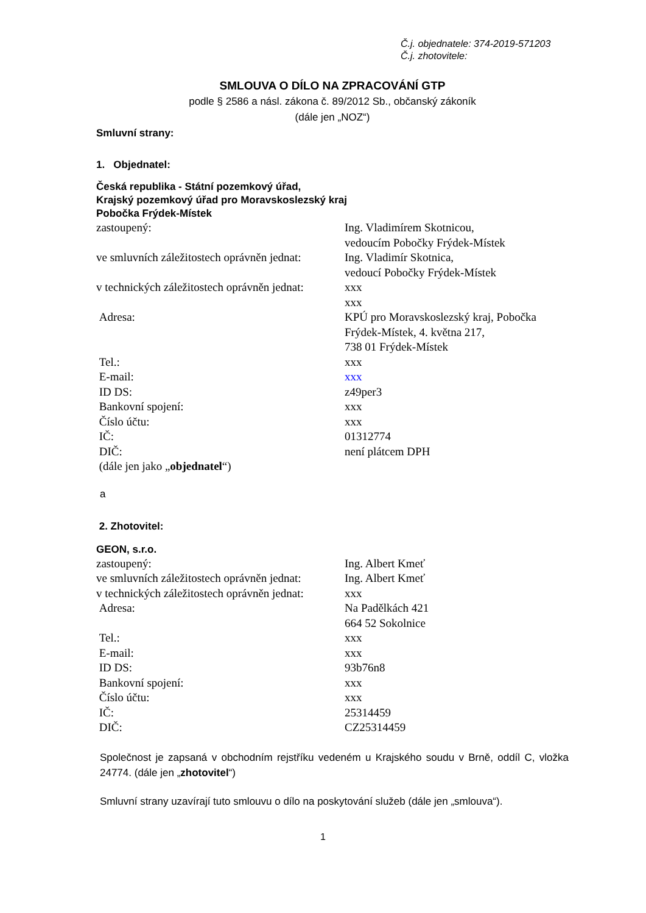Č.j. objednatele: 374-2019-571203
Č.j. zhotovitele:
SMLOUVA O DÍLO NA ZPRACOVÁNÍ GTP
podle § 2586 a násl. zákona č. 89/2012 Sb., občanský zákoník
(dále jen „NOZ“)
Smluvní strany:
1. Objednatel:
Česká republika - Státní pozemkový úřad,
Krajský pozemkový úřad pro Moravskoslezský kraj
Pobočka Frýdek-Místek
| zastoupený: | Ing. Vladimírem Skotnicou, vedoucím Pobočky Frýdek-Místek |
| ve smluvních záležitostech oprávněn jednat: | Ing. Vladimír Skotnica, vedoucí Pobočky Frýdek-Místek |
| v technických záležitostech oprávněn jednat: | xxx xxx |
| Adresa: | KPÚ pro Moravskoslezský kraj, Pobočka Frýdek-Místek, 4. května 217, 738 01 Frýdek-Místek |
| Tel.: | xxx |
| E-mail: | xxx |
| ID DS: | z49per3 |
| Bankovní spojení: | xxx |
| Číslo účtu: | xxx |
| IČ: | 01312774 |
| DIČ: | není plátcem DPH |
| (dále jen jako „ objednatel “) | |
a
2. Zhotovitel:
GEON, s.r.o.
| zastoupený: | Ing. Albert Kmeť |
| ve smluvních záležitostech oprávněn jednat: | Ing. Albert Kmeť |
| v technických záležitostech oprávněn jednat: | xxx |
| Adresa: | Na Padělkách 421 664 52 Sokolnice |
| Tel.: | xxx |
| E-mail: | xxx |
| ID DS: | 93b76n8 |
| Bankovní spojení: | xxx |
| Číslo účtu: | xxx |
| IČ: | 25314459 |
| DIČ: | CZ25314459 |
Společnost je zapsaná v obchodním rejstříku vedeném u Krajského soudu v Brně, oddíl C, vložka 24774. (dále jen „zhotovitel“)
Smluvní strany uzavírají tuto smlouvu o dílo na poskytování služeb (dále jen „smlouva“).
1